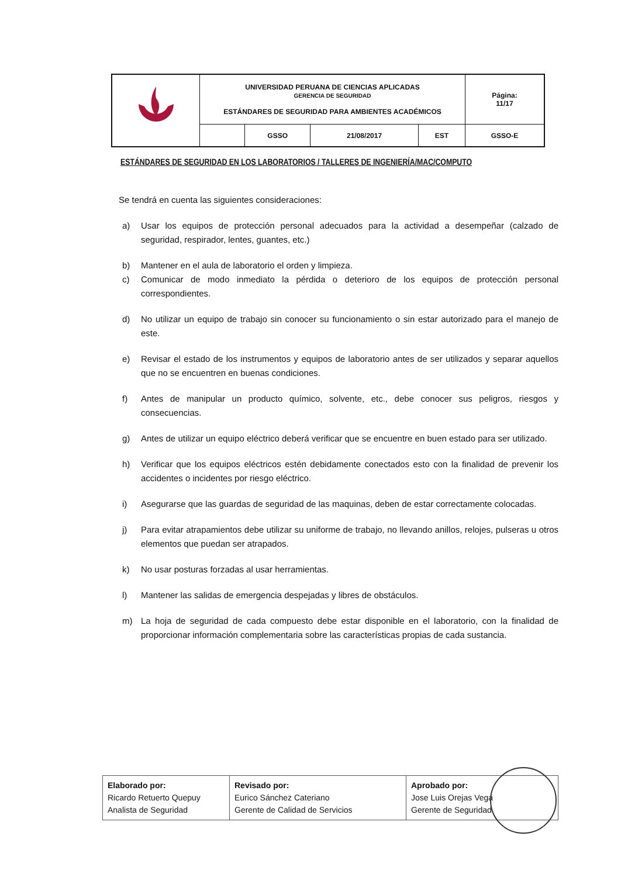| | UNIVERSIDAD PERUANA DE CIENCIAS APLICADAS GERENCIA DE SEGURIDAD ESTÁNDARES DE SEGURIDAD PARA AMBIENTES ACADÉMICOS | | | | Página: 11/17 |
| | | GSSO | 21/08/2017 | EST | GSSO-E |
ESTÁNDARES DE SEGURIDAD EN LOS LABORATORIOS / TALLERES DE INGENIERÍA/MAC/COMPUTO
Se tendrá en cuenta las siguientes consideraciones:
a) Usar los equipos de protección personal adecuados para la actividad a desempeñar (calzado de seguridad, respirador, lentes, guantes, etc.)
b) Mantener en el aula de laboratorio el orden y limpieza.
c) Comunicar de modo inmediato la pérdida o deterioro de los equipos de protección personal correspondientes.
d) No utilizar un equipo de trabajo sin conocer su funcionamiento o sin estar autorizado para el manejo de este.
e) Revisar el estado de los instrumentos y equipos de laboratorio antes de ser utilizados y separar aquellos que no se encuentren en buenas condiciones.
f) Antes de manipular un producto químico, solvente, etc., debe conocer sus peligros, riesgos y consecuencias.
g) Antes de utilizar un equipo eléctrico deberá verificar que se encuentre en buen estado para ser utilizado.
h) Verificar que los equipos eléctricos estén debidamente conectados esto con la finalidad de prevenir los accidentes o incidentes por riesgo eléctrico.
i) Asegurarse que las guardas de seguridad de las maquinas, deben de estar correctamente colocadas.
j) Para evitar atrapamientos debe utilizar su uniforme de trabajo, no llevando anillos, relojes, pulseras u otros elementos que puedan ser atrapados.
k) No usar posturas forzadas al usar herramientas.
l) Mantener las salidas de emergencia despejadas y libres de obstáculos.
m) La hoja de seguridad de cada compuesto debe estar disponible en el laboratorio, con la finalidad de proporcionar información complementaria sobre las características propias de cada sustancia.
| Elaborado por: Ricardo Retuerto Quepuy Analista de Seguridad | Revisado por: Eurico Sánchez Cateriano Gerente de Calidad de Servicios | Aprobado por: Jose Luis Orejas Vega Gerente de Seguridad |